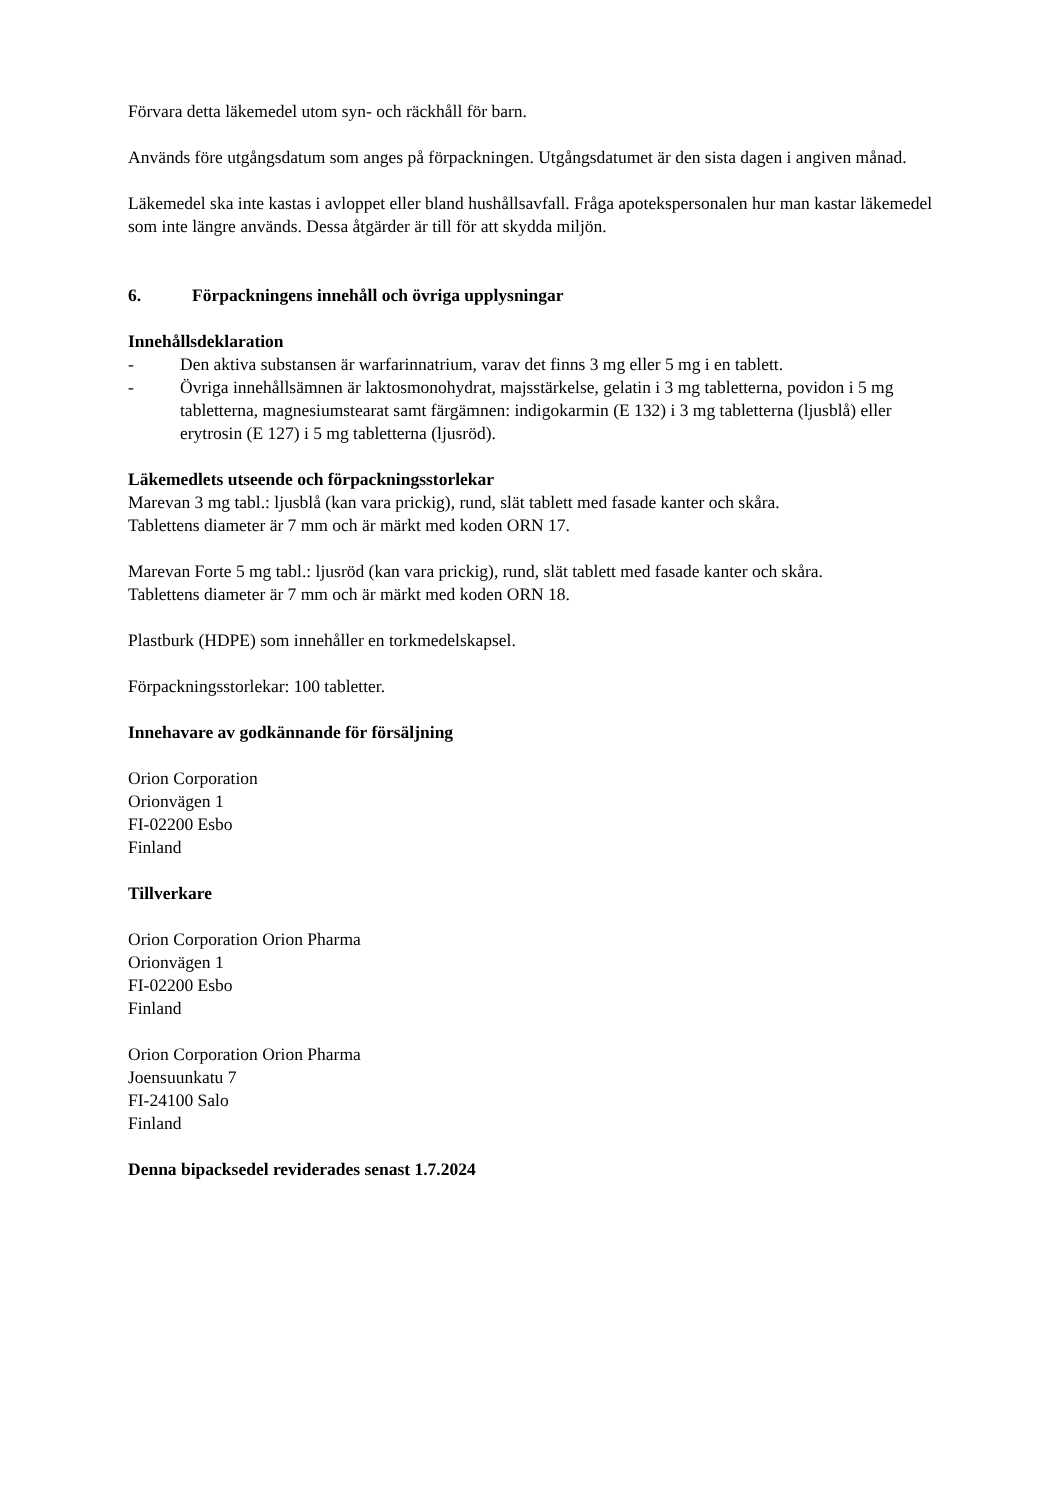Förvara detta läkemedel utom syn- och räckhåll för barn.
Används före utgångsdatum som anges på förpackningen. Utgångsdatumet är den sista dagen i angiven månad.
Läkemedel ska inte kastas i avloppet eller bland hushållsavfall. Fråga apotekspersonalen hur man kastar läkemedel som inte längre används. Dessa åtgärder är till för att skydda miljön.
6. Förpackningens innehåll och övriga upplysningar
Innehållsdeklaration
- Den aktiva substansen är warfarinnatrium, varav det finns 3 mg eller 5 mg i en tablett.
- Övriga innehållsämnen är laktosmonohydrat, majsstärkelse, gelatin i 3 mg tabletterna, povidon i 5 mg tabletterna, magnesiumstearat samt färgämnen: indigokarmin (E 132) i 3 mg tabletterna (ljusblå) eller erytrosin (E 127) i 5 mg tabletterna (ljusröd).
Läkemedlets utseende och förpackningsstorlekar
Marevan 3 mg tabl.: ljusblå (kan vara prickig), rund, slät tablett med fasade kanter och skåra.
Tablettens diameter är 7 mm och är märkt med koden ORN 17.
Marevan Forte 5 mg tabl.: ljusröd (kan vara prickig), rund, slät tablett med fasade kanter och skåra.
Tablettens diameter är 7 mm och är märkt med koden ORN 18.
Plastburk (HDPE) som innehåller en torkmedelskapsel.
Förpackningsstorlekar: 100 tabletter.
Innehavare av godkännande för försäljning
Orion Corporation
Orionvägen 1
FI-02200 Esbo
Finland
Tillverkare
Orion Corporation Orion Pharma
Orionvägen 1
FI-02200 Esbo
Finland
Orion Corporation Orion Pharma
Joensuunkatu 7
FI-24100 Salo
Finland
Denna bipacksedel reviderades senast 1.7.2024